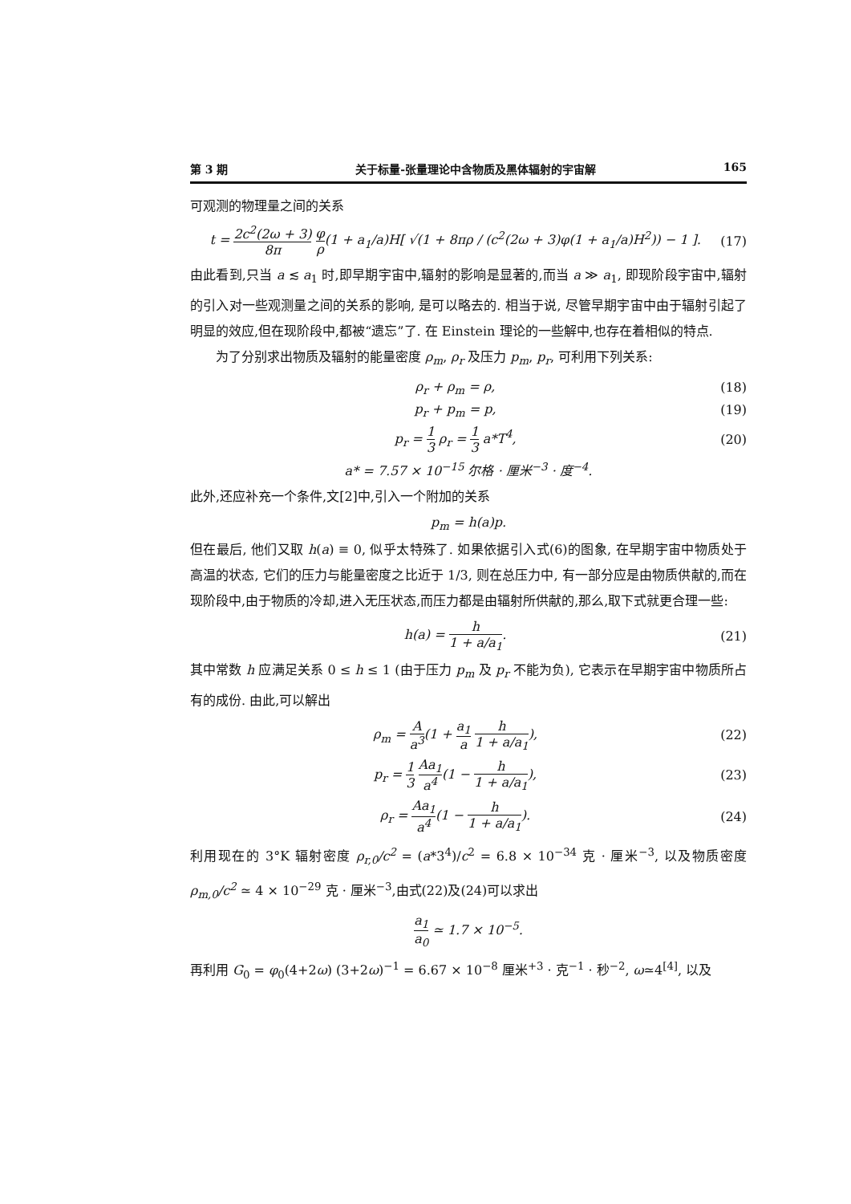第 3 期 关于标量-张量理论中含物质及黑体辐射的宇宙解 165
可观测的物理量之间的关系
t = 2c<sup>2</sup>(2ω + 3) 8π φ ρ(1 + a<sub>1</sub>/a)H[ √(1 + 8πρ / (c<sup>2</sup>(2ω + 3)φ(1 + a<sub>1</sub>/a)H<sup>2</sup>)) − 1 ]. (17)
由此看到,只当 a ≲ a<sub>1</sub> 时,即早期宇宙中,辐射的影响是显著的,而当 a ≫ a<sub>1</sub>, 即现阶段宇宙中,辐射的引入对一些观测量之间的关系的影响, 是可以略去的. 相当于说, 尽管早期宇宙中由于辐射引起了明显的效应,但在现阶段中,都被“遗忘”了. 在 Einstein 理论的一些解中,也存在着相似的特点.
为了分别求出物质及辐射的能量密度 ρ<sub>m</sub>, ρ<sub>r</sub> 及压力 p<sub>m</sub>, p<sub>r</sub>, 可利用下列关系:
ρ<sub>r</sub> + ρ<sub>m</sub> = ρ, (18)
p<sub>r</sub> + p<sub>m</sub> = p, (19)
p<sub>r</sub> = 1 3 ρ<sub>r</sub> = 1 3 a*T<sup>4</sup>, (20)
a* = 7.57 × 10<sup>−15</sup> 尔格 · 厘米<sup>−3</sup> · 度<sup>−4</sup>.
此外,还应补充一个条件,文[2]中,引入一个附加的关系
p<sub>m</sub> = h(a)p.
但在最后, 他们又取 h(a) ≡ 0, 似乎太特殊了. 如果依据引入式(6)的图象, 在早期宇宙中物质处于高温的状态, 它们的压力与能量密度之比近于 1/3, 则在总压力中, 有一部分应是由物质供献的,而在现阶段中,由于物质的冷却,进入无压状态,而压力都是由辐射所供献的,那么,取下式就更合理一些:
h(a) = h 1 + a/a<sub>1</sub>. (21)
其中常数 h 应满足关系 0 ≤ h ≤ 1 (由于压力 p<sub>m</sub> 及 p<sub>r</sub> 不能为负), 它表示在早期宇宙中物质所占有的成份. 由此,可以解出
ρ<sub>m</sub> = A a<sup>3</sup>(1 + a<sub>1</sub> a h 1 + a/a<sub>1</sub>), (22)
p<sub>r</sub> = 1 3 Aa<sub>1</sub> a<sup>4</sup>(1 − h 1 + a/a<sub>1</sub>), (23)
ρ<sub>r</sub> = Aa<sub>1</sub> a<sup>4</sup>(1 − h 1 + a/a<sub>1</sub>). (24)
利用现在的 3°K 辐射密度 ρ<sub>r,0</sub>/c<sup>2</sup> = (a*3<sup>4</sup>)/c<sup>2</sup> = 6.8 × 10<sup>−34</sup> 克 · 厘米<sup>−3</sup>, 以及物质密度 ρ<sub>m,0</sub>/c<sup>2</sup> ≃ 4 × 10<sup>−29</sup> 克 · 厘米<sup>−3</sup>,由式(22)及(24)可以求出
a<sub>1</sub> a<sub>0</sub> ≃ 1.7 × 10<sup>−5</sup>.
再利用 G<sub>0</sub> = φ<sub>0</sub>(4+2ω) (3+2ω)<sup>−1</sup> = 6.67 × 10<sup>−8</sup> 厘米<sup>+3</sup> · 克<sup>−1</sup> · 秒<sup>−2</sup>, ω≃4<sup>[4]</sup>, 以及